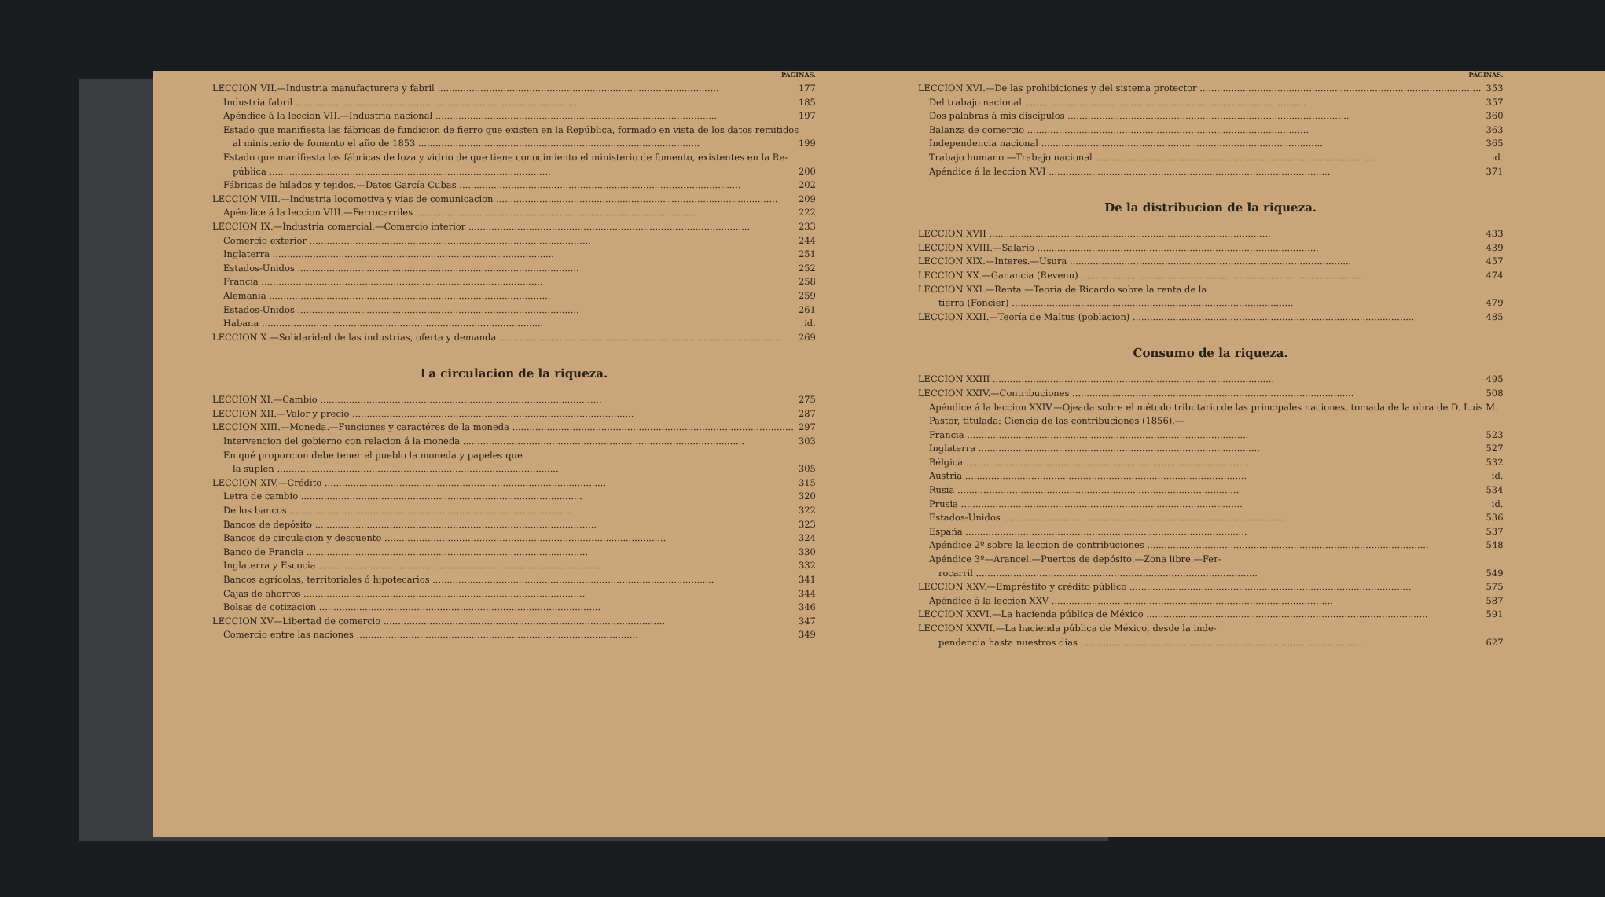PÁGINAS.
LECCION VII.—Industria manufacturera y fabril 177
Industria fabril 185
Apéndice á la leccion VII.—Industria nacional 197
Estado que manifiesta las fábricas de fundicion de fierro que existen en la República, formado en vista de los datos remitidos
al ministerio de fomento el año de 1853 199
Estado que manifiesta las fábricas de loza y vidrio de que tiene conocimiento el ministerio de fomento, existentes en la Re-
pública 200
Fábricas de hilados y tejidos.—Datos García Cubas 202
LECCION VIII.—Industria locomotiva y vías de comunicacion 209
Apéndice á la leccion VIII.—Ferrocarriles 222
LECCION IX.—Industria comercial.—Comercio interior 233
Comercio exterior 244
Inglaterra 251
Estados-Unidos 252
Francia 258
Alemania 259
Estados-Unidos 261
Habana id.
LECCION X.—Solidaridad de las industrias, oferta y demanda 269
La circulacion de la riqueza.
LECCION XI.—Cambio 275
LECCION XII.—Valor y precio 287
LECCION XIII.—Moneda.—Funciones y caractéres de la moneda 297
Intervencion del gobierno con relacion á la moneda 303
En qué proporcion debe tener el pueblo la moneda y papeles que
la suplen 305
LECCION XIV.—Crédito 315
Letra de cambio 320
De los bancos 322
Bancos de depósito 323
Bancos de circulacion y descuento 324
Banco de Francia 330
Inglaterra y Escocia 332
Bancos agrícolas, territoriales ó hipotecarios 341
Cajas de ahorros 344
Bolsas de cotizacion 346
LECCION XV—Libertad de comercio 347
Comercio entre las naciones 349
PÁGINAS.
LECCION XVI.—De las prohibiciones y del sistema protector 353
Del trabajo nacional 357
Dos palabras á mis discípulos 360
Balanza de comercio 363
Independencia nacional 365
Trabajo humano.—Trabajo nacional id.
Apéndice á la leccion XVI 371
De la distribucion de la riqueza.
LECCION XVII 433
LECCION XVIII.—Salario 439
LECCION XIX.—Interes.—Usura 457
LECCION XX.—Ganancia (Revenu) 474
LECCION XXI.—Renta.—Teoría de Ricardo sobre la renta de la
tierra (Foncier) 479
LECCION XXII.—Teoría de Maltus (poblacion) 485
Consumo de la riqueza.
LECCION XXIII 495
LECCION XXIV.—Contribuciones 508
Apéndice á la leccion XXIV.—Ojeada sobre el método tributario de las principales naciones, tomada de la obra de D. Luis M. Pastor, titulada: Ciencia de las contribuciones (1856).—
Francia 523
Inglaterra 527
Bélgica 532
Austria id.
Rusia 534
Prusia id.
Estados-Unidos 536
España 537
Apéndice 2º sobre la leccion de contribuciones 548
Apéndice 3º—Arancel.—Puertos de depósito.—Zona libre.—Fer-
rocarril 549
LECCION XXV.—Empréstito y crédito público 575
Apéndice á la leccion XXV 587
LECCION XXVI.—La hacienda pública de México 591
LECCION XXVII.—La hacienda pública de México, desde la inde-
pendencia hasta nuestros dias 627